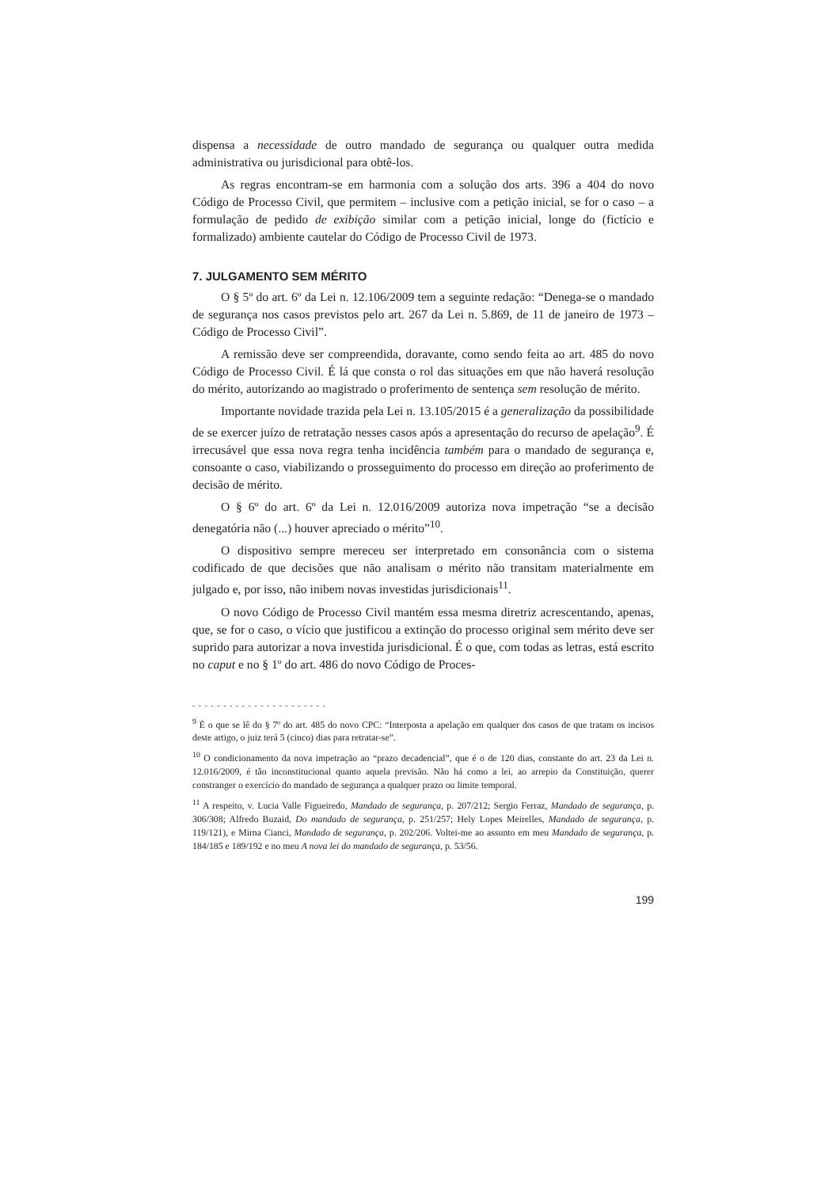dispensa a necessidade de outro mandado de segurança ou qualquer outra medida administrativa ou jurisdicional para obtê-los.
As regras encontram-se em harmonia com a solução dos arts. 396 a 404 do novo Código de Processo Civil, que permitem – inclusive com a petição inicial, se for o caso – a formulação de pedido de exibição similar com a petição inicial, longe do (fictício e formalizado) ambiente cautelar do Código de Processo Civil de 1973.
7. JULGAMENTO SEM MÉRITO
O § 5º do art. 6º da Lei n. 12.106/2009 tem a seguinte redação: “Denega-se o mandado de segurança nos casos previstos pelo art. 267 da Lei n. 5.869, de 11 de janeiro de 1973 – Código de Processo Civil”.
A remissão deve ser compreendida, doravante, como sendo feita ao art. 485 do novo Código de Processo Civil. É lá que consta o rol das situações em que não haverá resolução do mérito, autorizando ao magistrado o proferimento de sentença sem resolução de mérito.
Importante novidade trazida pela Lei n. 13.105/2015 é a generalização da possibilidade de se exercer juízo de retratação nesses casos após a apresentação do recurso de apelação<sup>9</sup>. É irrecusável que essa nova regra tenha incidência também para o mandado de segurança e, consoante o caso, viabilizando o prosseguimento do processo em direção ao proferimento de decisão de mérito.
O § 6º do art. 6º da Lei n. 12.016/2009 autoriza nova impetração “se a decisão denegatória não (...) houver apreciado o mérito”<sup>10</sup>.
O dispositivo sempre mereceu ser interpretado em consonância com o sistema codificado de que decisões que não analisam o mérito não transitam materialmente em julgado e, por isso, não inibem novas investidas jurisdicionais<sup>11</sup>.
O novo Código de Processo Civil mantém essa mesma diretriz acrescentando, apenas, que, se for o caso, o vício que justificou a extinção do processo original sem mérito deve ser suprido para autorizar a nova investida jurisdicional. É o que, com todas as letras, está escrito no caput e no § 1º do art. 486 do novo Código de Proces-
- - - - - - - - - - - - - - - - - - - - - -
<sup>9</sup> É o que se lê do § 7º do art. 485 do novo CPC: “Interposta a apelação em qualquer dos casos de que tratam os incisos deste artigo, o juiz terá 5 (cinco) dias para retratar-se”.
<sup>10</sup> O condicionamento da nova impetração ao “prazo decadencial”, que é o de 120 dias, constante do art. 23 da Lei n. 12.016/2009, é tão inconstitucional quanto aquela previsão. Não há como a lei, ao arrepio da Constituição, querer constranger o exercício do mandado de segurança a qualquer prazo ou limite temporal.
<sup>11</sup> A respeito, v. Lucia Valle Figueiredo, Mandado de segurança, p. 207/212; Sergio Ferraz, Mandado de segurança, p. 306/308; Alfredo Buzaid, Do mandado de segurança, p. 251/257; Hely Lopes Meirelles, Mandado de segurança, p. 119/121), e Mirna Cianci, Mandado de segurança, p. 202/206. Voltei-me ao assunto em meu Mandado de segurança, p. 184/185 e 189/192 e no meu A nova lei do mandado de segurança, p. 53/56.
199